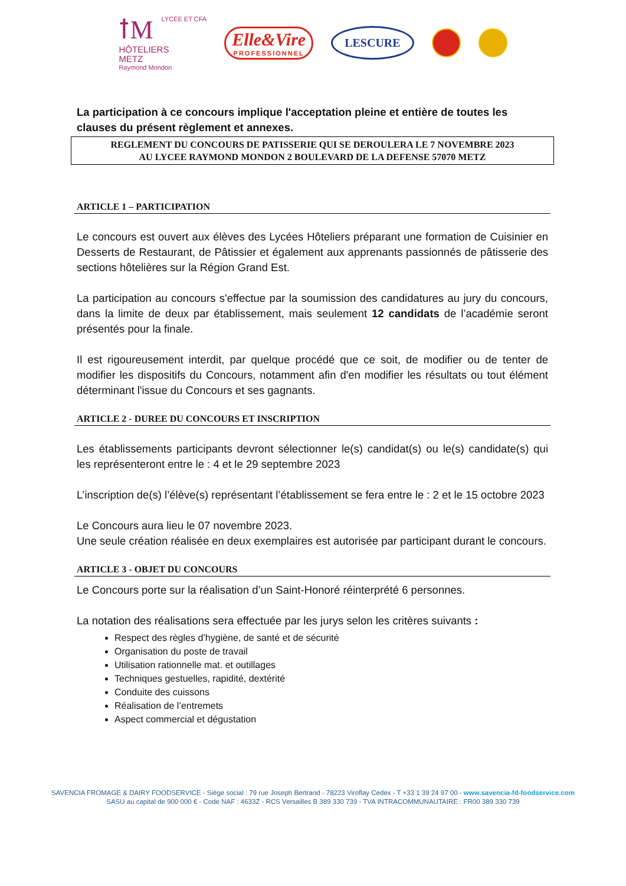ꝉM LYCÉE ET CFA
HÔTELIERS
METZ
Raymond Mondon
Elle&Vire
PROFESSIONNEL
LESCURE
La participation à ce concours implique l'acceptation pleine et entière de toutes les clauses du présent règlement et annexes.
REGLEMENT DU CONCOURS DE PATISSERIE QUI SE DEROULERA LE 7 NOVEMBRE 2023
AU LYCEE RAYMOND MONDON 2 BOULEVARD DE LA DEFENSE 57070 METZ
ARTICLE 1 – PARTICIPATION
Le concours est ouvert aux élèves des Lycées Hôteliers préparant une formation de Cuisinier en Desserts de Restaurant, de Pâtissier et également aux apprenants passionnés de pâtisserie des sections hôtelières sur la Région Grand Est.
La participation au concours s'effectue par la soumission des candidatures au jury du concours, dans la limite de deux par établissement, mais seulement 12 candidats de l’académie seront présentés pour la finale.
Il est rigoureusement interdit, par quelque procédé que ce soit, de modifier ou de tenter de modifier les dispositifs du Concours, notamment afin d'en modifier les résultats ou tout élément déterminant l'issue du Concours et ses gagnants.
ARTICLE 2 - DUREE DU CONCOURS ET INSCRIPTION
Les établissements participants devront sélectionner le(s) candidat(s) ou le(s) candidate(s) qui les représenteront entre le : 4 et le 29 septembre 2023
L’inscription de(s) l’élève(s) représentant l’établissement se fera entre le : 2 et le 15 octobre 2023
Le Concours aura lieu le 07 novembre 2023.
Une seule création réalisée en deux exemplaires est autorisée par participant durant le concours.
ARTICLE 3 - OBJET DU CONCOURS
Le Concours porte sur la réalisation d’un Saint-Honoré réinterprété 6 personnes.
La notation des réalisations sera effectuée par les jurys selon les critères suivants :
Respect des règles d’hygiène, de santé et de sécurité
Organisation du poste de travail
Utilisation rationnelle mat. et outillages
Techniques gestuelles, rapidité, dextérité
Conduite des cuissons
Réalisation de l’entremets
Aspect commercial et dégustation
SAVENCIA FROMAGE & DAIRY FOODSERVICE - Siège social : 79 rue Joseph Bertrand - 78223 Viroflay Cedex - T +33 1 39 24 97 00 - www.savencia-fd-foodservice.com
SASU au capital de 900 000 € - Code NAF : 4633Z - RCS Versailles B 389 330 739 - TVA INTRACOMMUNAUTAIRE : FR00 389 330 739